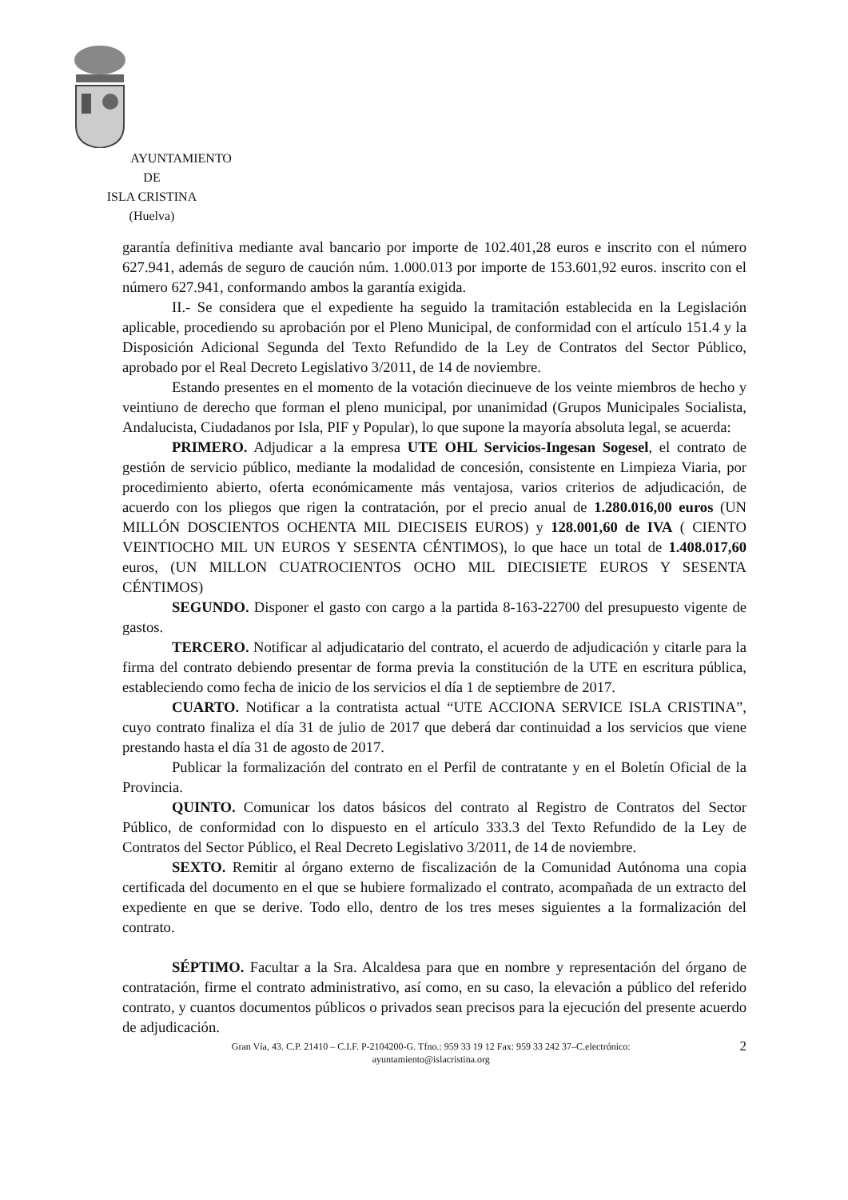AYUNTAMIENTO
DE
ISLA CRISTINA
(Huelva)
garantía definitiva mediante aval bancario por importe de 102.401,28 euros e inscrito con el número 627.941, además de seguro de caución núm. 1.000.013 por importe de 153.601,92 euros. inscrito con el número 627.941, conformando ambos la garantía exigida.
II.- Se considera que el expediente ha seguido la tramitación establecida en la Legislación aplicable, procediendo su aprobación por el Pleno Municipal, de conformidad con el artículo 151.4 y la Disposición Adicional Segunda del Texto Refundido de la Ley de Contratos del Sector Público, aprobado por el Real Decreto Legislativo 3/2011, de 14 de noviembre.
Estando presentes en el momento de la votación diecinueve de los veinte miembros de hecho y veintiuno de derecho que forman el pleno municipal, por unanimidad (Grupos Municipales Socialista, Andalucista, Ciudadanos por Isla, PIF y Popular), lo que supone la mayoría absoluta legal, se acuerda:
PRIMERO. Adjudicar a la empresa UTE OHL Servicios-Ingesan Sogesel, el contrato de gestión de servicio público, mediante la modalidad de concesión, consistente en Limpieza Viaria, por procedimiento abierto, oferta económicamente más ventajosa, varios criterios de adjudicación, de acuerdo con los pliegos que rigen la contratación, por el precio anual de 1.280.016,00 euros (UN MILLÓN DOSCIENTOS OCHENTA MIL DIECISEIS EUROS) y 128.001,60 de IVA ( CIENTO VEINTIOCHO MIL UN EUROS Y SESENTA CÉNTIMOS), lo que hace un total de 1.408.017,60 euros, (UN MILLON CUATROCIENTOS OCHO MIL DIECISIETE EUROS Y SESENTA CÉNTIMOS)
SEGUNDO. Disponer el gasto con cargo a la partida 8-163-22700 del presupuesto vigente de gastos.
TERCERO. Notificar al adjudicatario del contrato, el acuerdo de adjudicación y citarle para la firma del contrato debiendo presentar de forma previa la constitución de la UTE en escritura pública, estableciendo como fecha de inicio de los servicios el día 1 de septiembre de 2017.
CUARTO. Notificar a la contratista actual “UTE ACCIONA SERVICE ISLA CRISTINA”, cuyo contrato finaliza el día 31 de julio de 2017 que deberá dar continuidad a los servicios que viene prestando hasta el día 31 de agosto de 2017.
Publicar la formalización del contrato en el Perfil de contratante y en el Boletín Oficial de la Provincia.
QUINTO. Comunicar los datos básicos del contrato al Registro de Contratos del Sector Público, de conformidad con lo dispuesto en el artículo 333.3 del Texto Refundido de la Ley de Contratos del Sector Público, el Real Decreto Legislativo 3/2011, de 14 de noviembre.
SEXTO. Remitir al órgano externo de fiscalización de la Comunidad Autónoma una copia certificada del documento en el que se hubiere formalizado el contrato, acompañada de un extracto del expediente en que se derive. Todo ello, dentro de los tres meses siguientes a la formalización del contrato.
SÉPTIMO. Facultar a la Sra. Alcaldesa para que en nombre y representación del órgano de contratación, firme el contrato administrativo, así como, en su caso, la elevación a público del referido contrato, y cuantos documentos públicos o privados sean precisos para la ejecución del presente acuerdo de adjudicación.
Gran Vía, 43. C.P. 21410 – C.I.F. P-2104200-G. Tfno.: 959 33 19 12 Fax: 959 33 242 37–C.electrónico:
ayuntamiento@islacristina.org
2